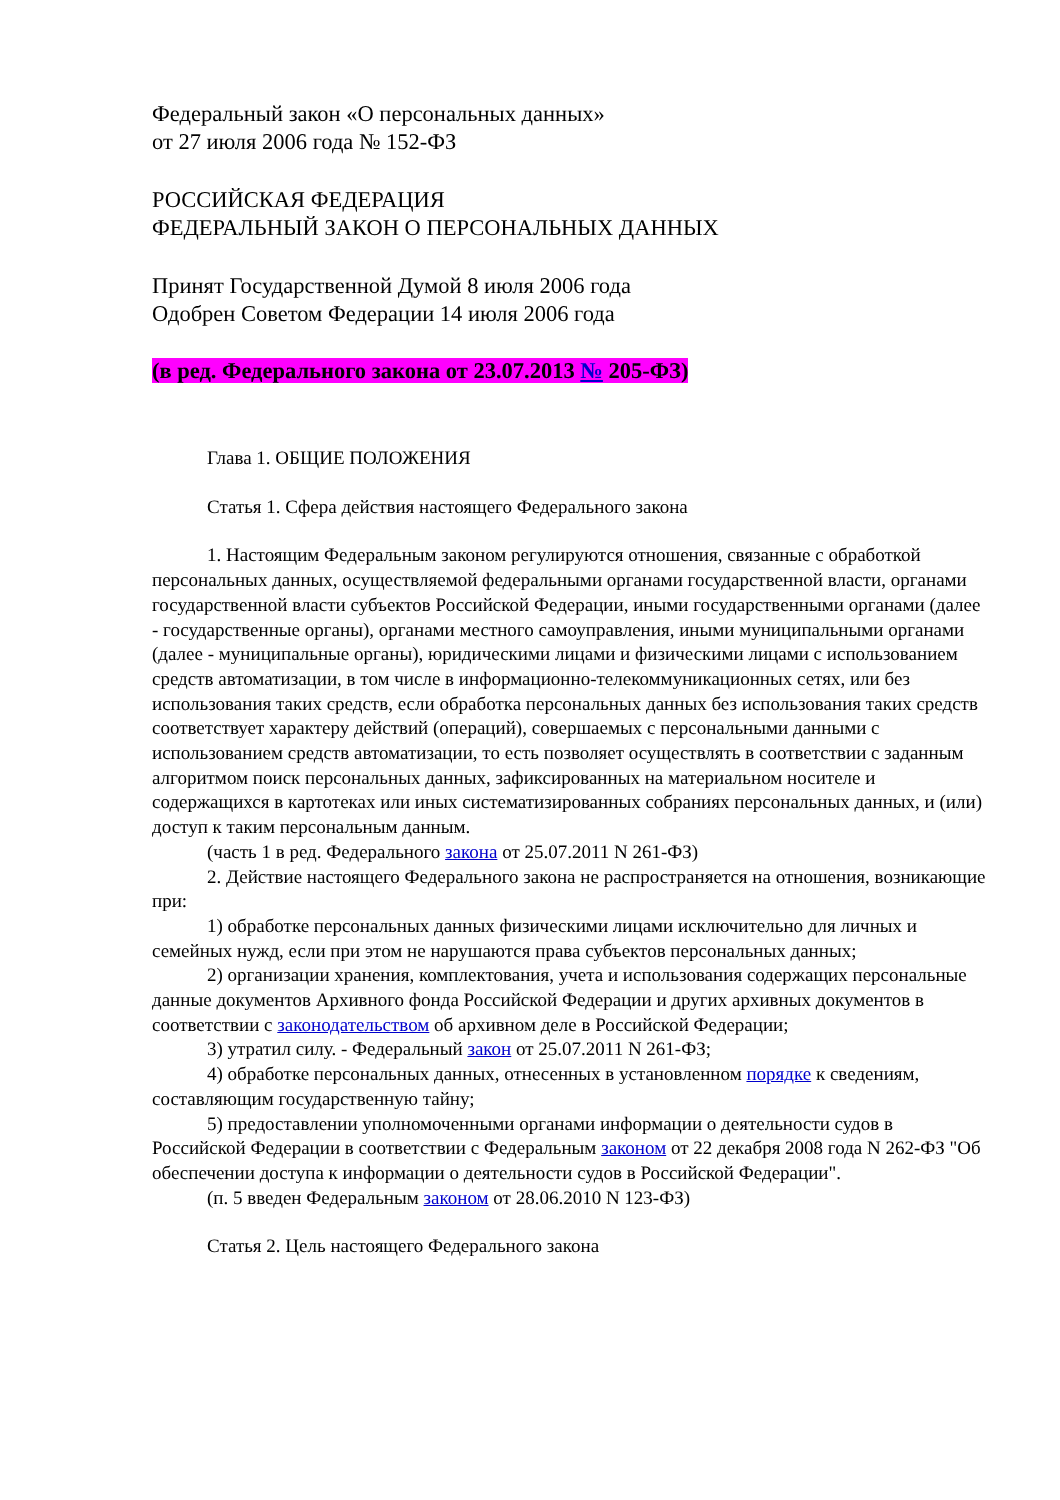Федеральный закон «О персональных данных»
от 27 июля 2006 года № 152-ФЗ
РОССИЙСКАЯ ФЕДЕРАЦИЯ
ФЕДЕРАЛЬНЫЙ ЗАКОН О ПЕРСОНАЛЬНЫХ ДАННЫХ
Принят Государственной Думой 8 июля 2006 года
Одобрен Советом Федерации 14 июля 2006 года
(в ред. Федерального закона от 23.07.2013 № 205-ФЗ)
Глава 1. ОБЩИЕ ПОЛОЖЕНИЯ
Статья 1. Сфера действия настоящего Федерального закона
1. Настоящим Федеральным законом регулируются отношения, связанные с обработкой персональных данных, осуществляемой федеральными органами государственной власти, органами государственной власти субъектов Российской Федерации, иными государственными органами (далее - государственные органы), органами местного самоуправления, иными муниципальными органами (далее - муниципальные органы), юридическими лицами и физическими лицами с использованием средств автоматизации, в том числе в информационно-телекоммуникационных сетях, или без использования таких средств, если обработка персональных данных без использования таких средств соответствует характеру действий (операций), совершаемых с персональными данными с использованием средств автоматизации, то есть позволяет осуществлять в соответствии с заданным алгоритмом поиск персональных данных, зафиксированных на материальном носителе и содержащихся в картотеках или иных систематизированных собраниях персональных данных, и (или) доступ к таким персональным данным.
(часть 1 в ред. Федерального закона от 25.07.2011 N 261-ФЗ)
2. Действие настоящего Федерального закона не распространяется на отношения, возникающие при:
1) обработке персональных данных физическими лицами исключительно для личных и семейных нужд, если при этом не нарушаются права субъектов персональных данных;
2) организации хранения, комплектования, учета и использования содержащих персональные данные документов Архивного фонда Российской Федерации и других архивных документов в соответствии с законодательством об архивном деле в Российской Федерации;
3) утратил силу. - Федеральный закон от 25.07.2011 N 261-ФЗ;
4) обработке персональных данных, отнесенных в установленном порядке к сведениям, составляющим государственную тайну;
5) предоставлении уполномоченными органами информации о деятельности судов в Российской Федерации в соответствии с Федеральным законом от 22 декабря 2008 года N 262-ФЗ "Об обеспечении доступа к информации о деятельности судов в Российской Федерации".
(п. 5 введен Федеральным законом от 28.06.2010 N 123-ФЗ)
Статья 2. Цель настоящего Федерального закона